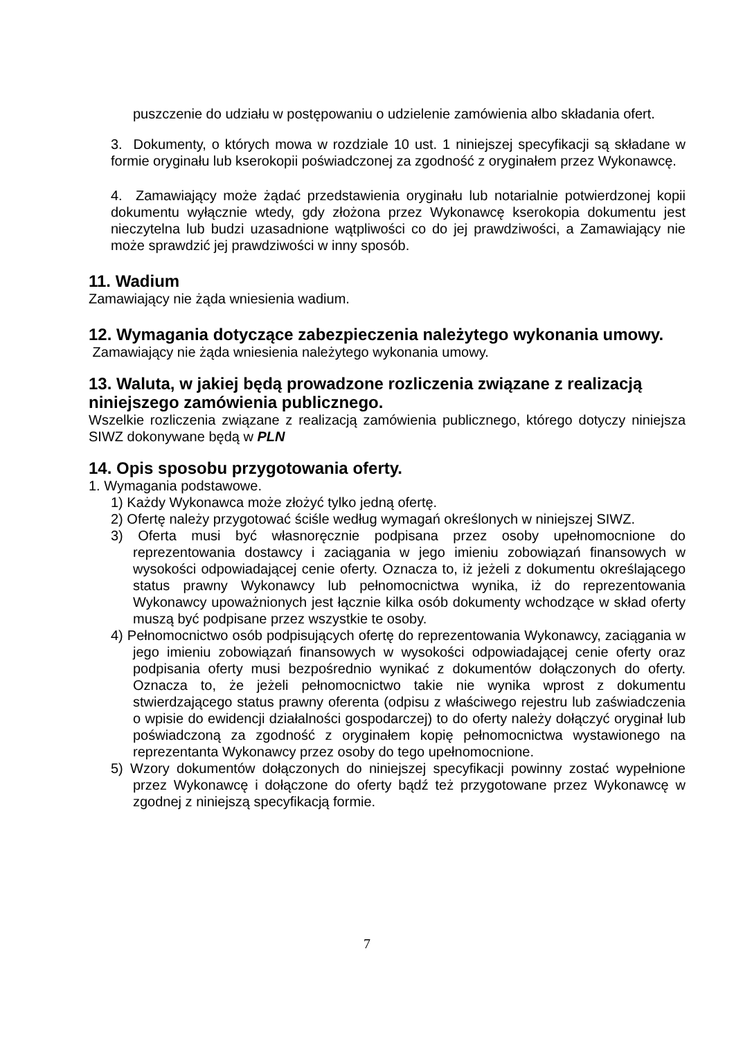puszczenie do udziału w postępowaniu o udzielenie zamówienia albo składania ofert.
3. Dokumenty, o których mowa w rozdziale 10 ust. 1 niniejszej specyfikacji są składane w formie oryginału lub kserokopii poświadczonej za zgodność z oryginałem przez Wykonawcę.
4. Zamawiający może żądać przedstawienia oryginału lub notarialnie potwierdzonej kopii dokumentu wyłącznie wtedy, gdy złożona przez Wykonawcę kserokopia dokumentu jest nieczytelna lub budzi uzasadnione wątpliwości co do jej prawdziwości, a Zamawiający nie może sprawdzić jej prawdziwości w inny sposób.
11. Wadium
Zamawiający nie żąda wniesienia wadium.
12. Wymagania dotyczące zabezpieczenia należytego wykonania umowy.
Zamawiający nie żąda wniesienia należytego wykonania umowy.
13. Waluta, w jakiej będą prowadzone rozliczenia związane z realizacją niniejszego zamówienia publicznego.
Wszelkie rozliczenia związane z realizacją zamówienia publicznego, którego dotyczy niniejsza SIWZ dokonywane będą w PLN
14. Opis sposobu przygotowania oferty.
1. Wymagania podstawowe.
1) Każdy Wykonawca może złożyć tylko jedną ofertę.
2) Ofertę należy przygotować ściśle według wymagań określonych w niniejszej SIWZ.
3) Oferta musi być własnoręcznie podpisana przez osoby upełnomocnione do reprezentowania dostawcy i zaciągania w jego imieniu zobowiązań finansowych w wysokości odpowiadającej cenie oferty. Oznacza to, iż jeżeli z dokumentu określającego status prawny Wykonawcy lub pełnomocnictwa wynika, iż do reprezentowania Wykonawcy upoważnionych jest łącznie kilka osób dokumenty wchodzące w skład oferty muszą być podpisane przez wszystkie te osoby.
4) Pełnomocnictwo osób podpisujących ofertę do reprezentowania Wykonawcy, zaciągania w jego imieniu zobowiązań finansowych w wysokości odpowiadającej cenie oferty oraz podpisania oferty musi bezpośrednio wynikać z dokumentów dołączonych do oferty. Oznacza to, że jeżeli pełnomocnictwo takie nie wynika wprost z dokumentu stwierdzającego status prawny oferenta (odpisu z właściwego rejestru lub zaświadczenia o wpisie do ewidencji działalności gospodarczej) to do oferty należy dołączyć oryginał lub poświadczoną za zgodność z oryginałem kopię pełnomocnictwa wystawionego na reprezentanta Wykonawcy przez osoby do tego upełnomocnione.
5) Wzory dokumentów dołączonych do niniejszej specyfikacji powinny zostać wypełnione przez Wykonawcę i dołączone do oferty bądź też przygotowane przez Wykonawcę w zgodnej z niniejszą specyfikacją formie.
7